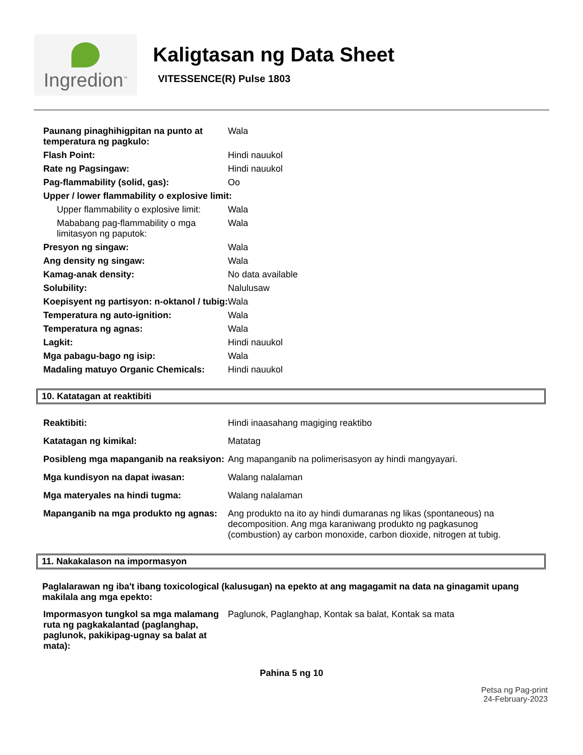Ingredion<sup>™</sup>
Kaligtasan ng Data Sheet
VITESSENCE(R) Pulse 1803
| Paunang pinaghihigpitan na punto at temperatura ng pagkulo: | Wala |
| Flash Point: | Hindi nauukol |
| Rate ng Pagsingaw: | Hindi nauukol |
| Pag-flammability (solid, gas): | Oo |
| Upper / lower flammability o explosive limit: | |
| Upper flammability o explosive limit: | Wala |
| Mababang pag-flammability o mga limitasyon ng paputok: | Wala |
| Presyon ng singaw: | Wala |
| Ang density ng singaw: | Wala |
| Kamag-anak density: | No data available |
| Solubility: | Nalulusaw |
| Koepisyent ng partisyon: n-oktanol / tubig: | Wala |
| Temperatura ng auto-ignition: | Wala |
| Temperatura ng agnas: | Wala |
| Lagkit: | Hindi nauukol |
| Mga pabagu-bago ng isip: | Wala |
| Madaling matuyo Organic Chemicals: | Hindi nauukol |
10. Katatagan at reaktibiti
| Reaktibiti: | Hindi inaasahang magiging reaktibo |
| Katatagan ng kimikal: | Matatag |
| Posibleng mga mapanganib na reaksiyon: | Ang mapanganib na polimerisasyon ay hindi mangyayari. |
| Mga kundisyon na dapat iwasan: | Walang nalalaman |
| Mga materyales na hindi tugma: | Walang nalalaman |
| Mapanganib na mga produkto ng agnas: | Ang produkto na ito ay hindi dumaranas ng likas (spontaneous) na decomposition. Ang mga karaniwang produkto ng pagkasunog (combustion) ay carbon monoxide, carbon dioxide, nitrogen at tubig. |
11. Nakakalason na impormasyon
Paglalarawan ng iba't ibang toxicological (kalusugan) na epekto at ang magagamit na data na ginagamit upang makilala ang mga epekto:
| Impormasyon tungkol sa mga malamang ruta ng pagkakalantad (paglanghap, paglunok, pakikipag-ugnay sa balat at mata): | Paglunok, Paglanghap, Kontak sa balat, Kontak sa mata |
Pahina 5 ng 10
Petsa ng Pag-print
24-February-2023